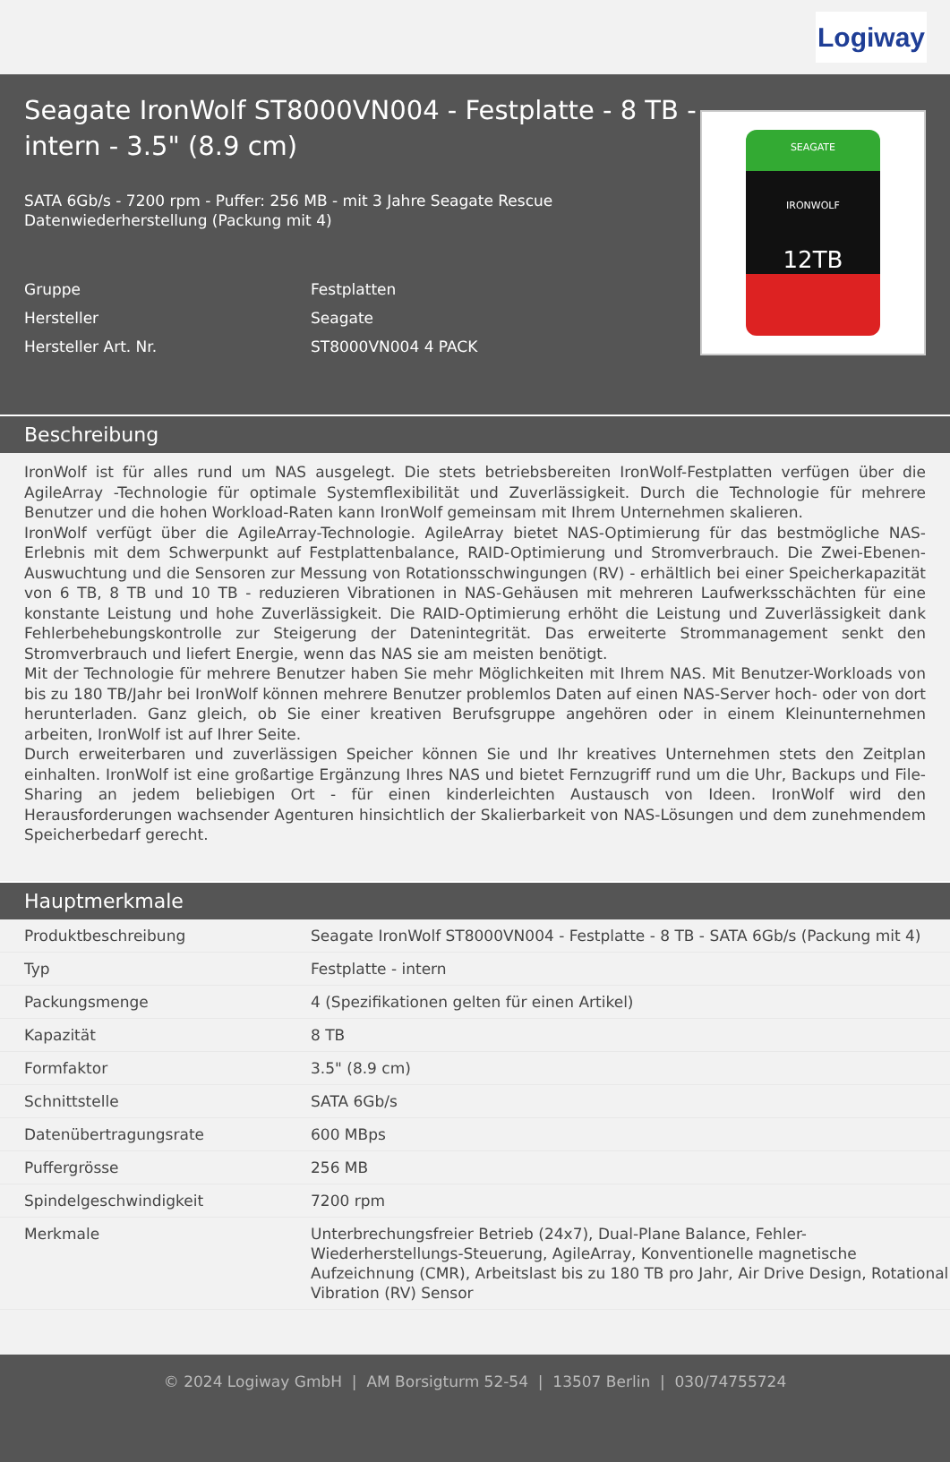Logiway
Seagate IronWolf ST8000VN004 - Festplatte - 8 TB - intern - 3.5" (8.9 cm)
SATA 6Gb/s - 7200 rpm - Puffer: 256 MB - mit 3 Jahre Seagate Rescue Datenwiederherstellung (Packung mit 4)
| Gruppe | Festplatten |
| Hersteller | Seagate |
| Hersteller Art. Nr. | ST8000VN004 4 PACK |
SEAGATE
IRONWOLF
12TB
Beschreibung
IronWolf ist für alles rund um NAS ausgelegt. Die stets betriebsbereiten IronWolf-Festplatten verfügen über die AgileArray -Technologie für optimale Systemflexibilität und Zuverlässigkeit. Durch die Technologie für mehrere Benutzer und die hohen Workload-Raten kann IronWolf gemeinsam mit Ihrem Unternehmen skalieren.
IronWolf verfügt über die AgileArray-Technologie. AgileArray bietet NAS-Optimierung für das bestmögliche NAS-Erlebnis mit dem Schwerpunkt auf Festplattenbalance, RAID-Optimierung und Stromverbrauch. Die Zwei-Ebenen-Auswuchtung und die Sensoren zur Messung von Rotationsschwingungen (RV) - erhältlich bei einer Speicherkapazität von 6 TB, 8 TB und 10 TB - reduzieren Vibrationen in NAS-Gehäusen mit mehreren Laufwerksschächten für eine konstante Leistung und hohe Zuverlässigkeit. Die RAID-Optimierung erhöht die Leistung und Zuverlässigkeit dank Fehlerbehebungskontrolle zur Steigerung der Datenintegrität. Das erweiterte Strommanagement senkt den Stromverbrauch und liefert Energie, wenn das NAS sie am meisten benötigt.
Mit der Technologie für mehrere Benutzer haben Sie mehr Möglichkeiten mit Ihrem NAS. Mit Benutzer-Workloads von bis zu 180 TB/Jahr bei IronWolf können mehrere Benutzer problemlos Daten auf einen NAS-Server hoch- oder von dort herunterladen. Ganz gleich, ob Sie einer kreativen Berufsgruppe angehören oder in einem Kleinunternehmen arbeiten, IronWolf ist auf Ihrer Seite.
Durch erweiterbaren und zuverlässigen Speicher können Sie und Ihr kreatives Unternehmen stets den Zeitplan einhalten. IronWolf ist eine großartige Ergänzung Ihres NAS und bietet Fernzugriff rund um die Uhr, Backups und File-Sharing an jedem beliebigen Ort - für einen kinderleichten Austausch von Ideen. IronWolf wird den Herausforderungen wachsender Agenturen hinsichtlich der Skalierbarkeit von NAS-Lösungen und dem zunehmendem Speicherbedarf gerecht.
Hauptmerkmale
| Produktbeschreibung | Seagate IronWolf ST8000VN004 - Festplatte - 8 TB - SATA 6Gb/s (Packung mit 4) |
| Typ | Festplatte - intern |
| Packungsmenge | 4 (Spezifikationen gelten für einen Artikel) |
| Kapazität | 8 TB |
| Formfaktor | 3.5" (8.9 cm) |
| Schnittstelle | SATA 6Gb/s |
| Datenübertragungsrate | 600 MBps |
| Puffergrösse | 256 MB |
| Spindelgeschwindigkeit | 7200 rpm |
| Merkmale | Unterbrechungsfreier Betrieb (24x7), Dual-Plane Balance, Fehler-Wiederherstellungs-Steuerung, AgileArray, Konventionelle magnetische Aufzeichnung (CMR), Arbeitslast bis zu 180 TB pro Jahr, Air Drive Design, Rotational Vibration (RV) Sensor |
© 2024 Logiway GmbH | AM Borsigturm 52-54 | 13507 Berlin | 030/74755724